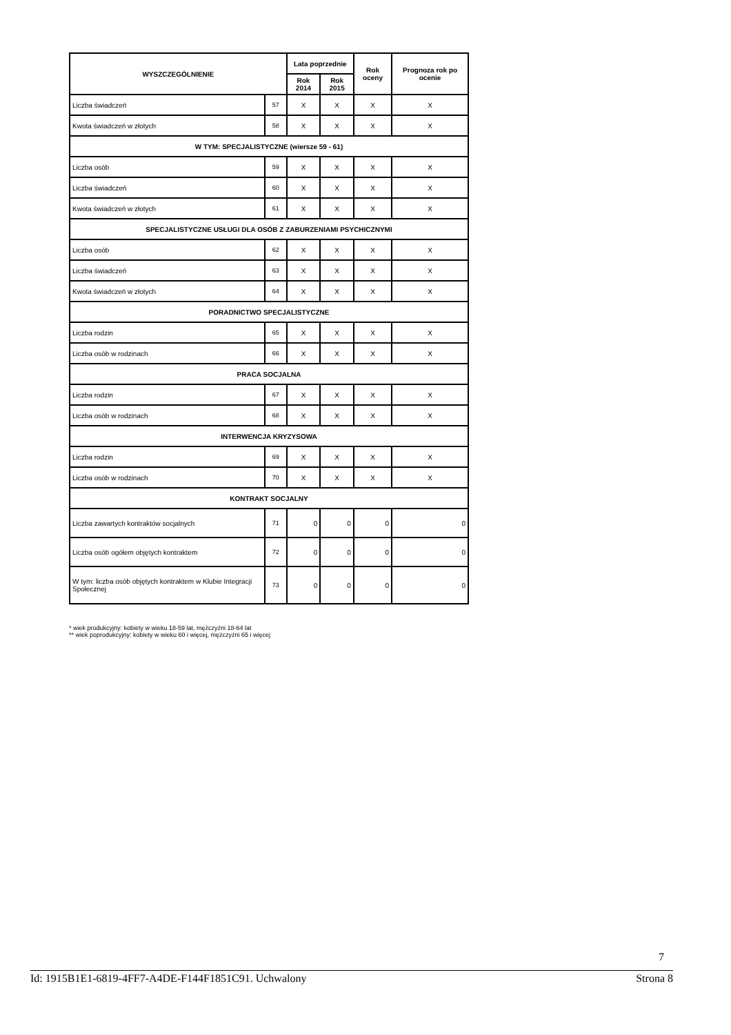| WYSZCZEGÓLNIENIE | | Lata poprzednie | | Rok oceny | Prognoza rok po ocenie |
| --- | --- | --- | --- | --- | --- |
| | | Rok 2014 | Rok 2015 | | |
| Liczba świadczeń | 57 | X | X | X | X |
| Kwota świadczeń w złotych | 58 | X | X | X | X |
| W TYM: SPECJALISTYCZNE (wiersze 59 - 61) | | | | | |
| Liczba osób | 59 | X | X | X | X |
| Liczba świadczeń | 60 | X | X | X | X |
| Kwota świadczeń w złotych | 61 | X | X | X | X |
| SPECJALISTYCZNE USŁUGI DLA OSÓB Z ZABURZENIAMI PSYCHICZNYMI | | | | | |
| Liczba osób | 62 | X | X | X | X |
| Liczba świadczeń | 63 | X | X | X | X |
| Kwota świadczeń w złotych | 64 | X | X | X | X |
| PORADNICTWO SPECJALISTYCZNE | | | | | |
| Liczba rodzin | 65 | X | X | X | X |
| Liczba osób w rodzinach | 66 | X | X | X | X |
| PRACA SOCJALNA | | | | | |
| Liczba rodzin | 67 | X | X | X | X |
| Liczba osób w rodzinach | 68 | X | X | X | X |
| INTERWENCJA KRYZYSOWA | | | | | |
| Liczba rodzin | 69 | X | X | X | X |
| Liczba osób w rodzinach | 70 | X | X | X | X |
| KONTRAKT SOCJALNY | | | | | |
| Liczba zawartych kontraktów socjalnych | 71 | 0 | 0 | 0 | 0 |
| Liczba osób ogółem objętych kontraktem | 72 | 0 | 0 | 0 | 0 |
| W tym: liczba osób objętych kontraktem w Klubie Integracji Społecznej | 73 | 0 | 0 | 0 | 0 |
* wiek produkcyjny: kobiety w wieku 18-59 lat, mężczyźni 18-64 lat
** wiek poprodukcyjny: kobiety w wieku 60 i więcej, mężczyźni 65 i więcej
7
Id: 1915B1E1-6819-4FF7-A4DE-F144F1851C91. Uchwalony Strona 8